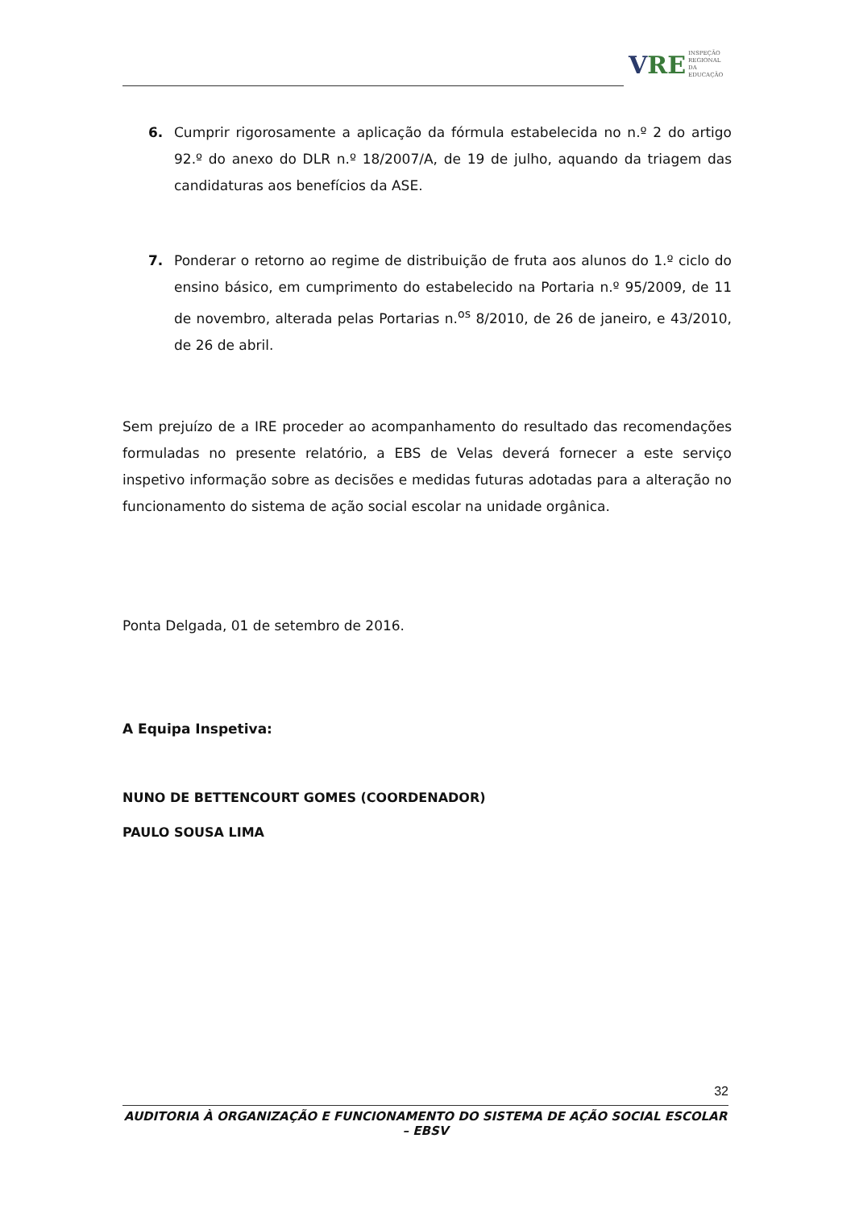V RE
INSPEÇÃO
REGIONAL
DA EDUCAÇÃO
6. Cumprir rigorosamente a aplicação da fórmula estabelecida no n.º 2 do artigo 92.º do anexo do DLR n.º 18/2007/A, de 19 de julho, aquando da triagem das candidaturas aos benefícios da ASE.
7. Ponderar o retorno ao regime de distribuição de fruta aos alunos do 1.º ciclo do ensino básico, em cumprimento do estabelecido na Portaria n.º 95/2009, de 11 de novembro, alterada pelas Portarias n.<sup>os</sup> 8/2010, de 26 de janeiro, e 43/2010, de 26 de abril.
Sem prejuízo de a IRE proceder ao acompanhamento do resultado das recomendações formuladas no presente relatório, a EBS de Velas deverá fornecer a este serviço inspetivo informação sobre as decisões e medidas futuras adotadas para a alteração no funcionamento do sistema de ação social escolar na unidade orgânica.
Ponta Delgada, 01 de setembro de 2016.
A Equipa Inspetiva:
NUNO DE BETTENCOURT GOMES (COORDENADOR)
PAULO SOUSA LIMA
32
AUDITORIA À ORGANIZAÇÃO E FUNCIONAMENTO DO SISTEMA DE AÇÃO SOCIAL ESCOLAR – EBSV